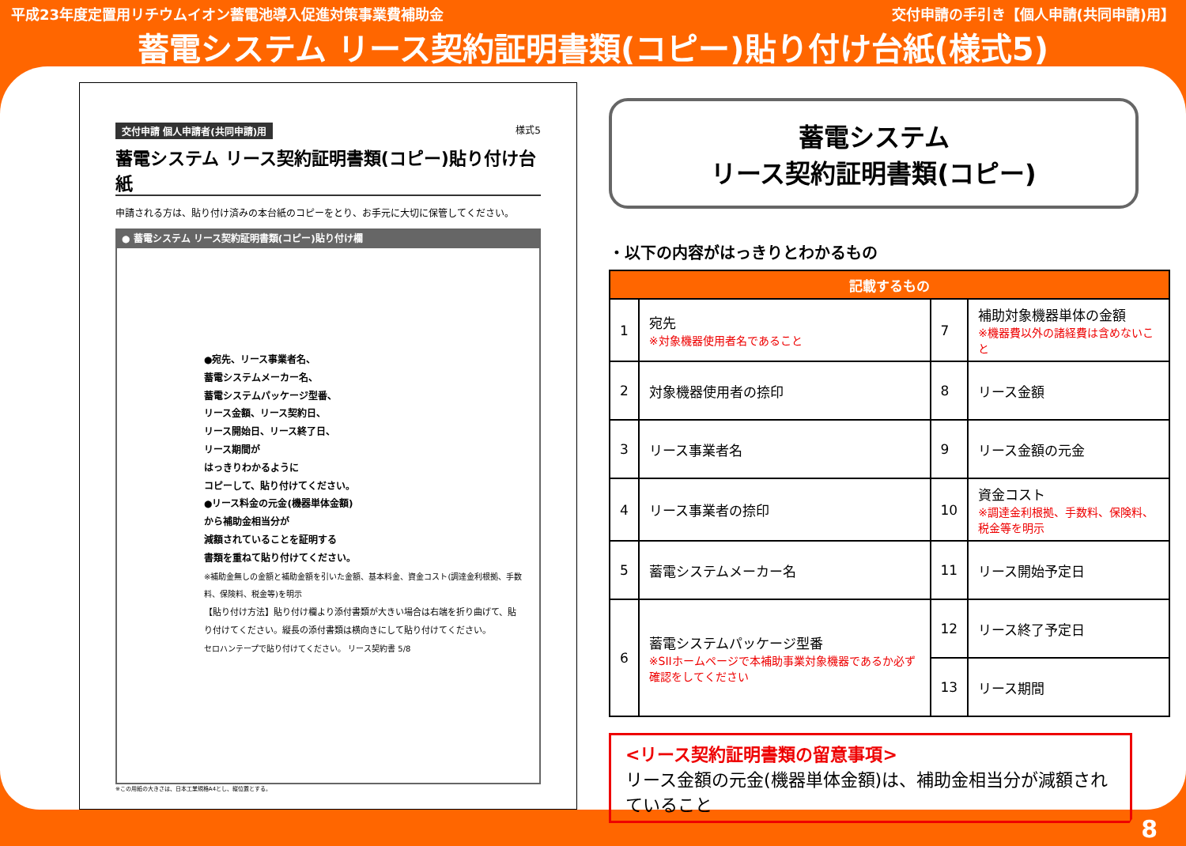平成23年度定置用リチウムイオン蓄電池導入促進対策事業費補助金 交付申請の手引き【個人申請(共同申請)用】
蓄電システム リース契約証明書類(コピー)貼り付け台紙(様式5)
交付申請 個人申請者(共同申請)用 様式5
蓄電システム リース契約証明書類(コピー)貼り付け台紙
申請される方は、貼り付け済みの本台紙のコピーをとり、お手元に大切に保管してください。
● 蓄電システム リース契約証明書類(コピー)貼り付け欄
●宛先、リース事業者名、
蓄電システムメーカー名、
蓄電システムパッケージ型番、
リース金額、リース契約日、
リース開始日、リース終了日、
リース期間が
はっきりわかるように
コピーして、貼り付けてください。
●リース料金の元金(機器単体金額)
から補助金相当分が
減額されていることを証明する
書類を重ねて貼り付けてください。
※補助金無しの金額と補助金額を引いた金額、基本料金、資金コスト(調達金利根拠、手数料、保険料、税金等)を明示
【貼り付け方法】貼り付け欄より添付書類が大きい場合は右端を折り曲げて、貼り付けてください。縦長の添付書類は横向きにして貼り付けてください。
セロハンテープで貼り付けてください。 リース契約書 5/8
※この用紙の大きさは、日本工業規格A4とし、縦位置とする。
蓄電システム
リース契約証明書類(コピー)
・以下の内容がはっきりとわかるもの
| 記載するもの | | | |
| --- | --- | --- | --- |
| 1 | 宛先 ※対象機器使用者名であること | 7 | 補助対象機器単体の金額 ※機器費以外の諸経費は含めないこと |
| 2 | 対象機器使用者の捺印 | 8 | リース金額 |
| 3 | リース事業者名 | 9 | リース金額の元金 |
| 4 | リース事業者の捺印 | 10 | 資金コスト ※調達金利根拠、手数料、保険料、税金等を明示 |
| 5 | 蓄電システムメーカー名 | 11 | リース開始予定日 |
| 6 | 蓄電システムパッケージ型番 ※SIIホームページで本補助事業対象機器であるか必ず確認をしてください | 12 | リース終了予定日 |
| | | 13 | リース期間 |
<リース契約証明書類の留意事項>
リース金額の元金(機器単体金額)は、補助金相当分が減額されていること
8